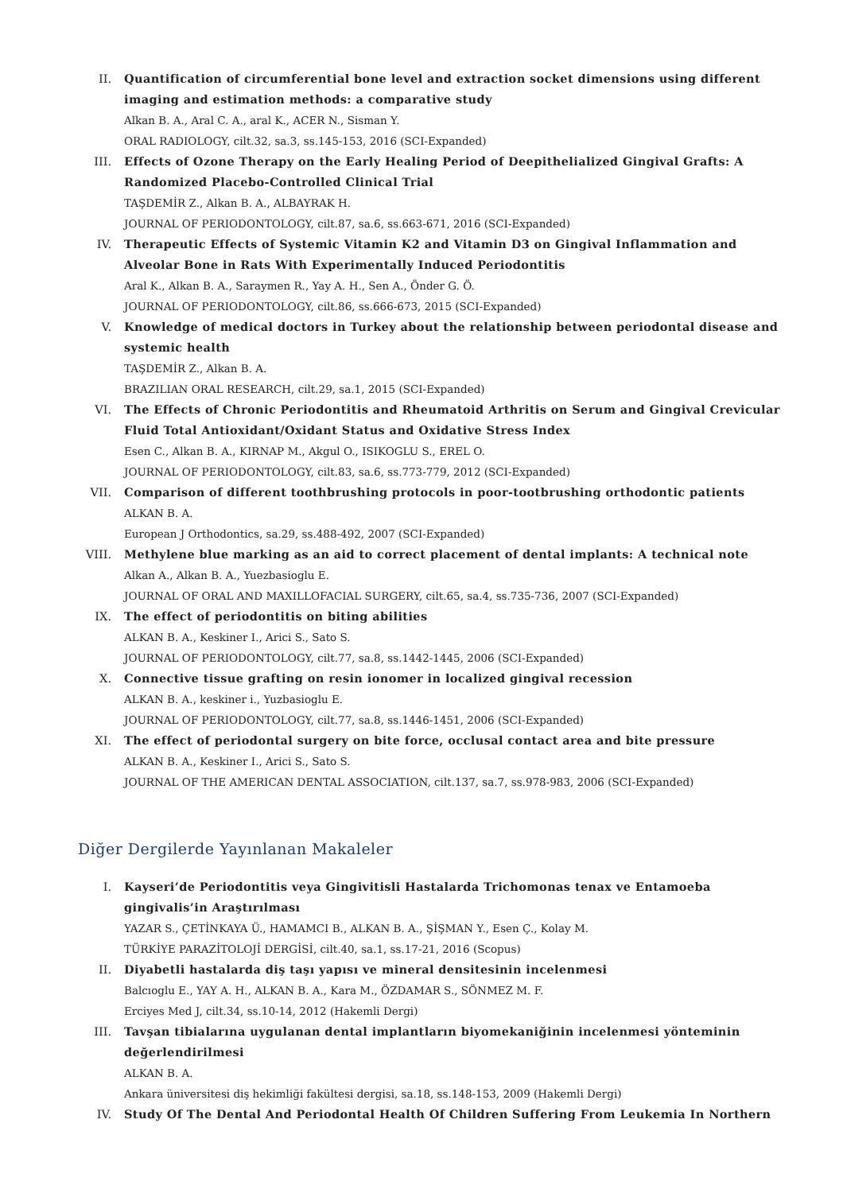II. Quantification of circumferential bone level and extraction socket dimensions using different imaging and estimation methods: a comparative study
Alkan B. A., Aral C. A., aral K., ACER N., Sisman Y.
ORAL RADIOLOGY, cilt.32, sa.3, ss.145-153, 2016 (SCI-Expanded)
III. Effects of Ozone Therapy on the Early Healing Period of Deepithelialized Gingival Grafts: A Randomized Placebo-Controlled Clinical Trial
TAŞDEMİR Z., Alkan B. A., ALBAYRAK H.
JOURNAL OF PERIODONTOLOGY, cilt.87, sa.6, ss.663-671, 2016 (SCI-Expanded)
IV. Therapeutic Effects of Systemic Vitamin K2 and Vitamin D3 on Gingival Inflammation and Alveolar Bone in Rats With Experimentally Induced Periodontitis
Aral K., Alkan B. A., Saraymen R., Yay A. H., Sen A., Önder G. Ö.
JOURNAL OF PERIODONTOLOGY, cilt.86, ss.666-673, 2015 (SCI-Expanded)
V. Knowledge of medical doctors in Turkey about the relationship between periodontal disease and systemic health
TAŞDEMİR Z., Alkan B. A.
BRAZILIAN ORAL RESEARCH, cilt.29, sa.1, 2015 (SCI-Expanded)
VI. The Effects of Chronic Periodontitis and Rheumatoid Arthritis on Serum and Gingival Crevicular Fluid Total Antioxidant/Oxidant Status and Oxidative Stress Index
Esen C., Alkan B. A., KIRNAP M., Akgul O., ISIKOGLU S., EREL O.
JOURNAL OF PERIODONTOLOGY, cilt.83, sa.6, ss.773-779, 2012 (SCI-Expanded)
VII. Comparison of different toothbrushing protocols in poor-tootbrushing orthodontic patients
ALKAN B. A.
European J Orthodontics, sa.29, ss.488-492, 2007 (SCI-Expanded)
VIII. Methylene blue marking as an aid to correct placement of dental implants: A technical note
Alkan A., Alkan B. A., Yuezbasioglu E.
JOURNAL OF ORAL AND MAXILLOFACIAL SURGERY, cilt.65, sa.4, ss.735-736, 2007 (SCI-Expanded)
IX. The effect of periodontitis on biting abilities
ALKAN B. A., Keskiner I., Arici S., Sato S.
JOURNAL OF PERIODONTOLOGY, cilt.77, sa.8, ss.1442-1445, 2006 (SCI-Expanded)
X. Connective tissue grafting on resin ionomer in localized gingival recession
ALKAN B. A., keskiner i., Yuzbasioglu E.
JOURNAL OF PERIODONTOLOGY, cilt.77, sa.8, ss.1446-1451, 2006 (SCI-Expanded)
XI. The effect of periodontal surgery on bite force, occlusal contact area and bite pressure
ALKAN B. A., Keskiner I., Arici S., Sato S.
JOURNAL OF THE AMERICAN DENTAL ASSOCIATION, cilt.137, sa.7, ss.978-983, 2006 (SCI-Expanded)
Diğer Dergilerde Yayınlanan Makaleler
I. Kayseri’de Periodontitis veya Gingivitisli Hastalarda Trichomonas tenax ve Entamoeba gingivalis’in Araştırılması
YAZAR S., ÇETİNKAYA Ü., HAMAMCI B., ALKAN B. A., ŞİŞMAN Y., Esen Ç., Kolay M.
TÜRKİYE PARAZİTOLOJİ DERGİSİ, cilt.40, sa.1, ss.17-21, 2016 (Scopus)
II. Diyabetli hastalarda diş taşı yapısı ve mineral densitesinin incelenmesi
Balcıoglu E., YAY A. H., ALKAN B. A., Kara M., ÖZDAMAR S., SÖNMEZ M. F.
Erciyes Med J, cilt.34, ss.10-14, 2012 (Hakemli Dergi)
III. Tavşan tibialarına uygulanan dental implantların biyomekaniğinin incelenmesi yönteminin değerlendirilmesi
ALKAN B. A.
Ankara üniversitesi diş hekimliği fakültesi dergisi, sa.18, ss.148-153, 2009 (Hakemli Dergi)
IV. Study Of The Dental And Periodontal Health Of Children Suffering From Leukemia In Northern